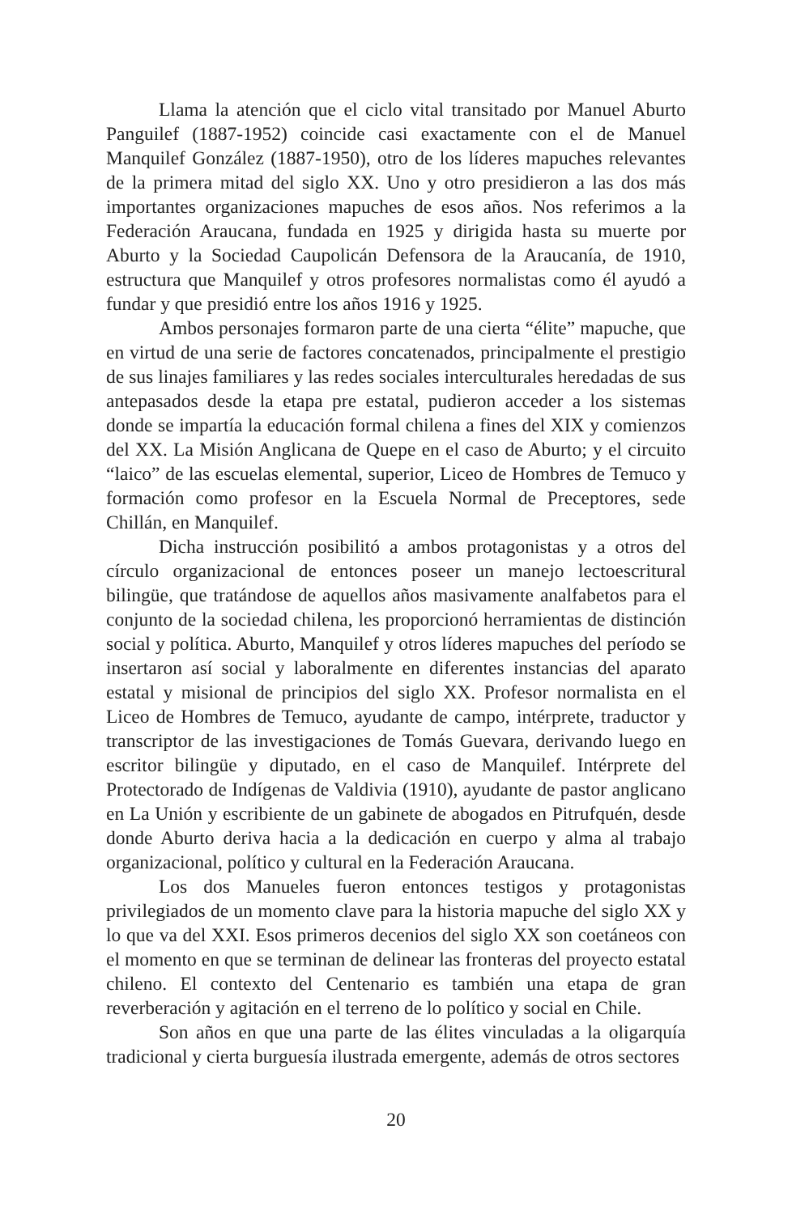Llama la atención que el ciclo vital transitado por Manuel Aburto Panguilef (1887-1952) coincide casi exactamente con el de Manuel Manquilef González (1887-1950), otro de los líderes mapuches relevantes de la primera mitad del siglo XX. Uno y otro presidieron a las dos más importantes organizaciones mapuches de esos años. Nos referimos a la Federación Araucana, fundada en 1925 y dirigida hasta su muerte por Aburto y la Sociedad Caupolicán Defensora de la Araucanía, de 1910, estructura que Manquilef y otros profesores normalistas como él ayudó a fundar y que presidió entre los años 1916 y 1925.
Ambos personajes formaron parte de una cierta “élite” mapuche, que en virtud de una serie de factores concatenados, principalmente el prestigio de sus linajes familiares y las redes sociales interculturales heredadas de sus antepasados desde la etapa pre estatal, pudieron acceder a los sistemas donde se impartía la educación formal chilena a fines del XIX y comienzos del XX. La Misión Anglicana de Quepe en el caso de Aburto; y el circuito “laico” de las escuelas elemental, superior, Liceo de Hombres de Temuco y formación como profesor en la Escuela Normal de Preceptores, sede Chillán, en Manquilef.
Dicha instrucción posibilitó a ambos protagonistas y a otros del círculo organizacional de entonces poseer un manejo lectoescritural bilingüe, que tratándose de aquellos años masivamente analfabetos para el conjunto de la sociedad chilena, les proporcionó herramientas de distinción social y política. Aburto, Manquilef y otros líderes mapuches del período se insertaron así social y laboralmente en diferentes instancias del aparato estatal y misional de principios del siglo XX. Profesor normalista en el Liceo de Hombres de Temuco, ayudante de campo, intérprete, traductor y transcriptor de las investigaciones de Tomás Guevara, derivando luego en escritor bilingüe y diputado, en el caso de Manquilef. Intérprete del Protectorado de Indígenas de Valdivia (1910), ayudante de pastor anglicano en La Unión y escribiente de un gabinete de abogados en Pitrufquén, desde donde Aburto deriva hacia a la dedicación en cuerpo y alma al trabajo organizacional, político y cultural en la Federación Araucana.
Los dos Manueles fueron entonces testigos y protagonistas privilegiados de un momento clave para la historia mapuche del siglo XX y lo que va del XXI. Esos primeros decenios del siglo XX son coetáneos con el momento en que se terminan de delinear las fronteras del proyecto estatal chileno. El contexto del Centenario es también una etapa de gran reverberación y agitación en el terreno de lo político y social en Chile.
Son años en que una parte de las élites vinculadas a la oligarquía tradicional y cierta burguesía ilustrada emergente, además de otros sectores
20